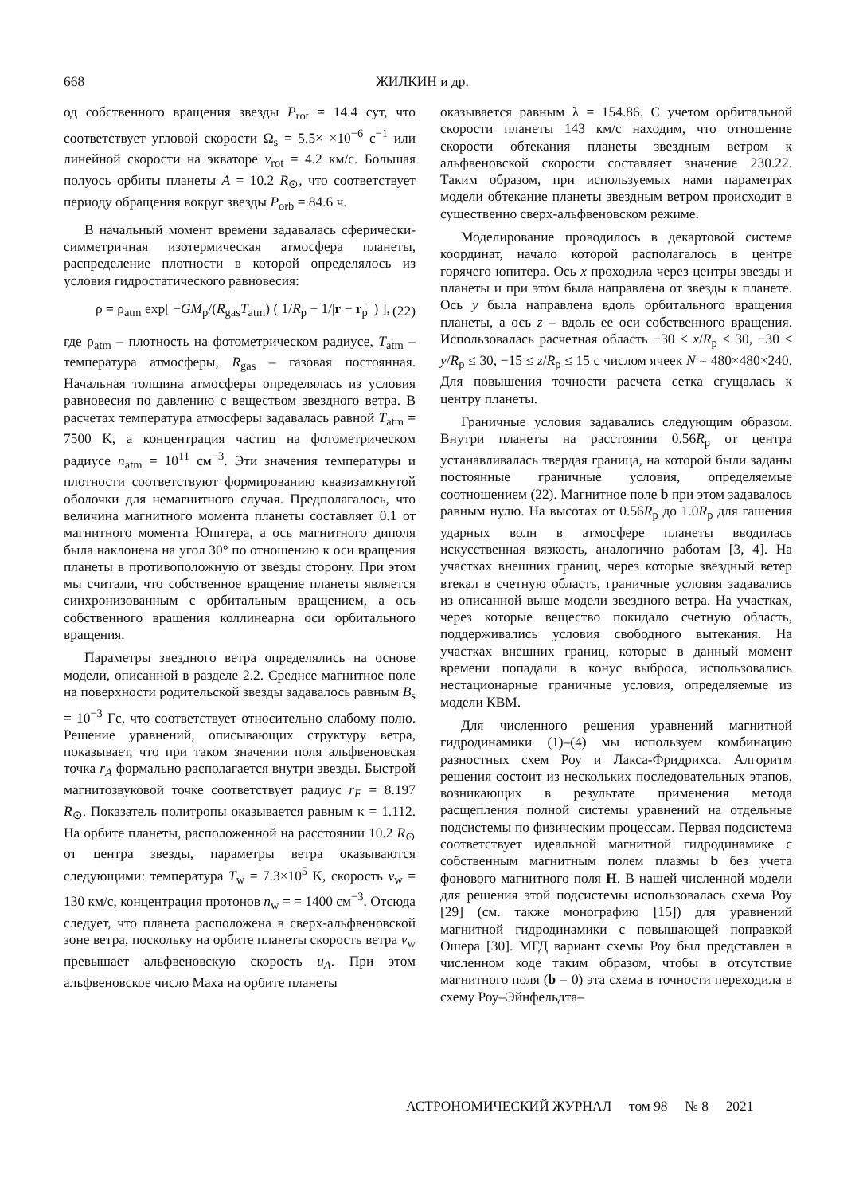668 ЖИЛКИН и др.
од собственного вращения звезды P<sub>rot</sub> = 14.4 сут, что соответствует угловой скорости Ω<sub>s</sub> = 5.5× ×10<sup>−6</sup> с<sup>−1</sup> или линейной скорости на экваторе v<sub>rot</sub> = 4.2 км/с. Большая полуось орбиты планеты A = 10.2 R<sub>⊙</sub>, что соответствует периоду обращения вокруг звезды P<sub>orb</sub> = 84.6 ч.
В начальный момент времени задавалась сферически-симметричная изотермическая атмосфера планеты, распределение плотности в которой определялось из условия гидростатического равновесия:
ρ = ρ<sub>atm</sub> exp[ −GM<sub>p</sub>/(R<sub>gas</sub>T<sub>atm</sub>) ( 1/R<sub>p</sub> − 1/|r − r<sub>p</sub>| ) ], (22)
где ρ<sub>atm</sub> – плотность на фотометрическом радиусе, T<sub>atm</sub> – температура атмосферы, R<sub>gas</sub> – газовая постоянная. Начальная толщина атмосферы определялась из условия равновесия по давлению с веществом звездного ветра. В расчетах температура атмосферы задавалась равной T<sub>atm</sub> = 7500 K, а концентрация частиц на фотометрическом радиусе n<sub>atm</sub> = 10<sup>11</sup> см<sup>−3</sup>. Эти значения температуры и плотности соответствуют формированию квазизамкнутой оболочки для немагнитного случая. Предполагалось, что величина магнитного момента планеты составляет 0.1 от магнитного момента Юпитера, а ось магнитного диполя была наклонена на угол 30° по отношению к оси вращения планеты в противоположную от звезды сторону. При этом мы считали, что собственное вращение планеты является синхронизованным с орбитальным вращением, а ось собственного вращения коллинеарна оси орбитального вращения.
Параметры звездного ветра определялись на основе модели, описанной в разделе 2.2. Среднее магнитное поле на поверхности родительской звезды задавалось равным B<sub>s</sub> = 10<sup>−3</sup> Гс, что соответствует относительно слабому полю. Решение уравнений, описывающих структуру ветра, показывает, что при таком значении поля альфвеновская точка r<sub>A</sub> формально располагается внутри звезды. Быстрой магнитозвуковой точке соответствует радиус r<sub>F</sub> = 8.197 R<sub>⊙</sub>. Показатель политропы оказывается равным κ = 1.112. На орбите планеты, расположенной на расстоянии 10.2 R<sub>⊙</sub> от центра звезды, параметры ветра оказываются следующими: температура T<sub>w</sub> = 7.3×10<sup>5</sup> K, скорость v<sub>w</sub> = 130 км/с, концентрация протонов n<sub>w</sub> = = 1400 см<sup>−3</sup>. Отсюда следует, что планета расположена в сверх-альфвеновской зоне ветра, поскольку на орбите планеты скорость ветра v<sub>w</sub> превышает альфвеновскую скорость u<sub>A</sub>. При этом альфвеновское число Маха на орбите планеты
оказывается равным λ = 154.86. С учетом орбитальной скорости планеты 143 км/с находим, что отношение скорости обтекания планеты звездным ветром к альфвеновской скорости составляет значение 230.22. Таким образом, при используемых нами параметрах модели обтекание планеты звездным ветром происходит в существенно сверх-альфвеновском режиме.
Моделирование проводилось в декартовой системе координат, начало которой располагалось в центре горячего юпитера. Ось x проходила через центры звезды и планеты и при этом была направлена от звезды к планете. Ось y была направлена вдоль орбитального вращения планеты, а ось z – вдоль ее оси собственного вращения. Использовалась расчетная область −30 ≤ x/R<sub>p</sub> ≤ 30, −30 ≤ y/R<sub>p</sub> ≤ 30, −15 ≤ z/R<sub>p</sub> ≤ 15 с числом ячеек N = 480×480×240. Для повышения точности расчета сетка сгущалась к центру планеты.
Граничные условия задавались следующим образом. Внутри планеты на расстоянии 0.56R<sub>p</sub> от центра устанавливалась твердая граница, на которой были заданы постоянные граничные условия, определяемые соотношением (22). Магнитное поле b при этом задавалось равным нулю. На высотах от 0.56R<sub>p</sub> до 1.0R<sub>p</sub> для гашения ударных волн в атмосфере планеты вводилась искусственная вязкость, аналогично работам [3, 4]. На участках внешних границ, через которые звездный ветер втекал в счетную область, граничные условия задавались из описанной выше модели звездного ветра. На участках, через которые вещество покидало счетную область, поддерживались условия свободного вытекания. На участках внешних границ, которые в данный момент времени попадали в конус выброса, использовались нестационарные граничные условия, определяемые из модели КВМ.
Для численного решения уравнений магнитной гидродинамики (1)–(4) мы используем комбинацию разностных схем Роу и Лакса-Фридрихса. Алгоритм решения состоит из нескольких последовательных этапов, возникающих в результате применения метода расщепления полной системы уравнений на отдельные подсистемы по физическим процессам. Первая подсистема соответствует идеальной магнитной гидродинамике с собственным магнитным полем плазмы b без учета фонового магнитного поля H. В нашей численной модели для решения этой подсистемы использовалась схема Роу [29] (см. также монографию [15]) для уравнений магнитной гидродинамики с повышающей поправкой Ошера [30]. МГД вариант схемы Роу был представлен в численном коде таким образом, чтобы в отсутствие магнитного поля (b = 0) эта схема в точности переходила в схему Роу–Эйнфельдта–
АСТРОНОМИЧЕСКИЙ ЖУРНАЛ том 98 № 8 2021